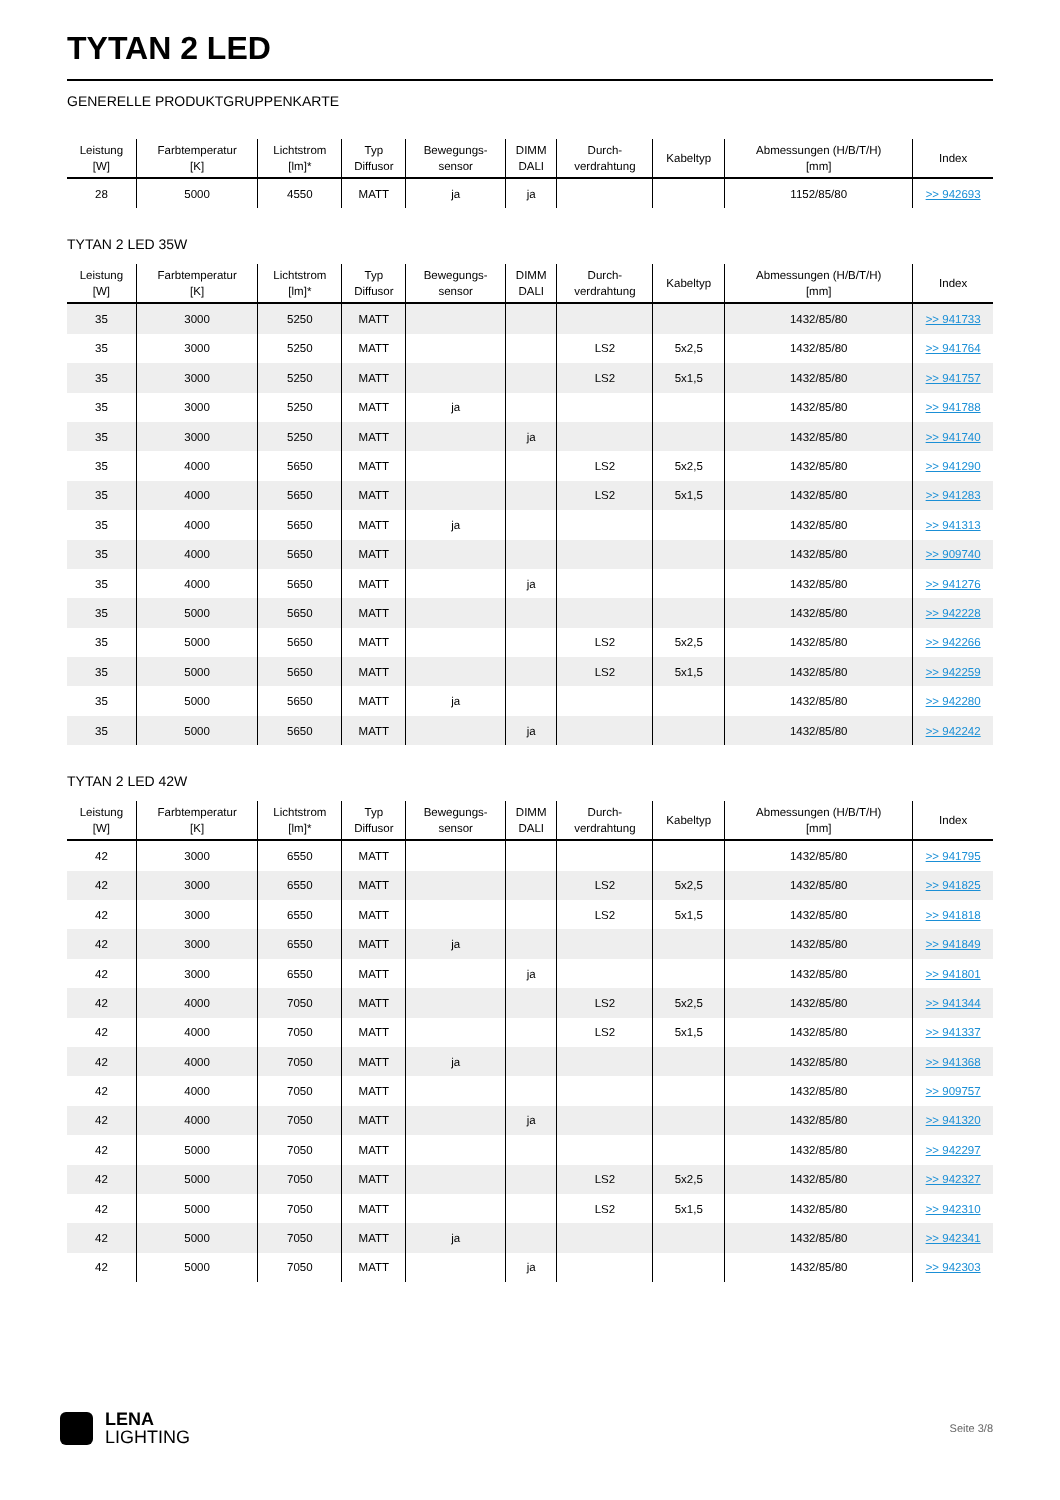TYTAN 2 LED
GENERELLE PRODUKTGRUPPENKARTE
| Leistung [W] | Farbtemperatur [K] | Lichtstrom [lm]* | Typ Diffusor | Bewegungs- sensor | DIMM DALI | Durch- verdrahtung | Kabeltyp | Abmessungen (H/B/T/H) [mm] | Index |
| --- | --- | --- | --- | --- | --- | --- | --- | --- | --- |
| 28 | 5000 | 4550 | MATT | ja | ja | | | 1152/85/80 | >> 942693 |
TYTAN 2 LED 35W
| Leistung [W] | Farbtemperatur [K] | Lichtstrom [lm]* | Typ Diffusor | Bewegungs- sensor | DIMM DALI | Durch- verdrahtung | Kabeltyp | Abmessungen (H/B/T/H) [mm] | Index |
| --- | --- | --- | --- | --- | --- | --- | --- | --- | --- |
| 35 | 3000 | 5250 | MATT | | | | | 1432/85/80 | >> 941733 |
| 35 | 3000 | 5250 | MATT | | | LS2 | 5x2,5 | 1432/85/80 | >> 941764 |
| 35 | 3000 | 5250 | MATT | | | LS2 | 5x1,5 | 1432/85/80 | >> 941757 |
| 35 | 3000 | 5250 | MATT | ja | | | | 1432/85/80 | >> 941788 |
| 35 | 3000 | 5250 | MATT | | ja | | | 1432/85/80 | >> 941740 |
| 35 | 4000 | 5650 | MATT | | | LS2 | 5x2,5 | 1432/85/80 | >> 941290 |
| 35 | 4000 | 5650 | MATT | | | LS2 | 5x1,5 | 1432/85/80 | >> 941283 |
| 35 | 4000 | 5650 | MATT | ja | | | | 1432/85/80 | >> 941313 |
| 35 | 4000 | 5650 | MATT | | | | | 1432/85/80 | >> 909740 |
| 35 | 4000 | 5650 | MATT | | ja | | | 1432/85/80 | >> 941276 |
| 35 | 5000 | 5650 | MATT | | | | | 1432/85/80 | >> 942228 |
| 35 | 5000 | 5650 | MATT | | | LS2 | 5x2,5 | 1432/85/80 | >> 942266 |
| 35 | 5000 | 5650 | MATT | | | LS2 | 5x1,5 | 1432/85/80 | >> 942259 |
| 35 | 5000 | 5650 | MATT | ja | | | | 1432/85/80 | >> 942280 |
| 35 | 5000 | 5650 | MATT | | ja | | | 1432/85/80 | >> 942242 |
TYTAN 2 LED 42W
| Leistung [W] | Farbtemperatur [K] | Lichtstrom [lm]* | Typ Diffusor | Bewegungs- sensor | DIMM DALI | Durch- verdrahtung | Kabeltyp | Abmessungen (H/B/T/H) [mm] | Index |
| --- | --- | --- | --- | --- | --- | --- | --- | --- | --- |
| 42 | 3000 | 6550 | MATT | | | | | 1432/85/80 | >> 941795 |
| 42 | 3000 | 6550 | MATT | | | LS2 | 5x2,5 | 1432/85/80 | >> 941825 |
| 42 | 3000 | 6550 | MATT | | | LS2 | 5x1,5 | 1432/85/80 | >> 941818 |
| 42 | 3000 | 6550 | MATT | ja | | | | 1432/85/80 | >> 941849 |
| 42 | 3000 | 6550 | MATT | | ja | | | 1432/85/80 | >> 941801 |
| 42 | 4000 | 7050 | MATT | | | LS2 | 5x2,5 | 1432/85/80 | >> 941344 |
| 42 | 4000 | 7050 | MATT | | | LS2 | 5x1,5 | 1432/85/80 | >> 941337 |
| 42 | 4000 | 7050 | MATT | ja | | | | 1432/85/80 | >> 941368 |
| 42 | 4000 | 7050 | MATT | | | | | 1432/85/80 | >> 909757 |
| 42 | 4000 | 7050 | MATT | | ja | | | 1432/85/80 | >> 941320 |
| 42 | 5000 | 7050 | MATT | | | | | 1432/85/80 | >> 942297 |
| 42 | 5000 | 7050 | MATT | | | LS2 | 5x2,5 | 1432/85/80 | >> 942327 |
| 42 | 5000 | 7050 | MATT | | | LS2 | 5x1,5 | 1432/85/80 | >> 942310 |
| 42 | 5000 | 7050 | MATT | ja | | | | 1432/85/80 | >> 942341 |
| 42 | 5000 | 7050 | MATT | | ja | | | 1432/85/80 | >> 942303 |
LENA
LIGHTING
Seite 3/8